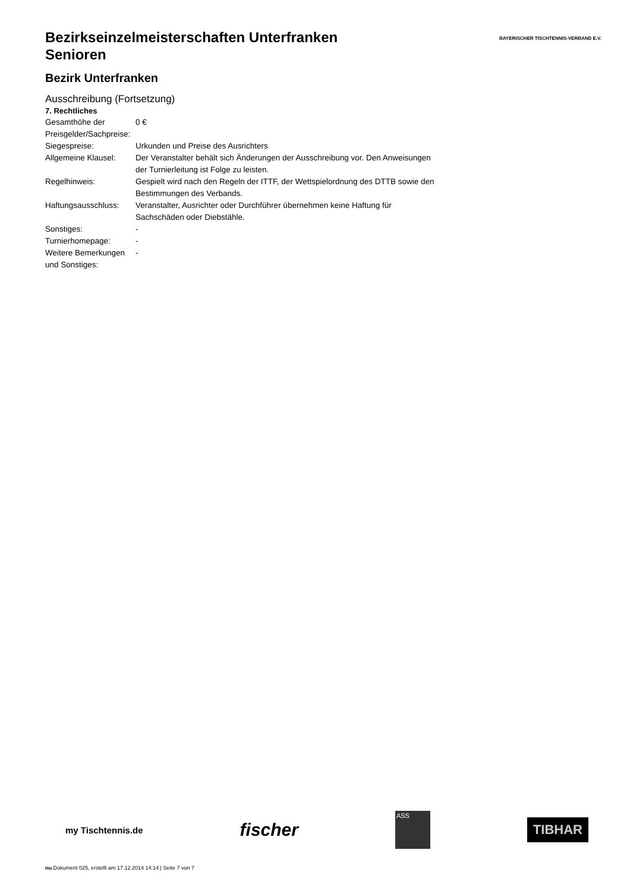BAYERISCHER TISCHTENNIS-VERBAND E.V.
Bezirkseinzelmeisterschaften Unterfranken
Senioren
Bezirk Unterfranken
Ausschreibung (Fortsetzung)
7. Rechtliches
| Gesamthöhe der Preisgelder/Sachpreise: | 0 € |
| Siegespreise: | Urkunden und Preise des Ausrichters |
| Allgemeine Klausel: | Der Veranstalter behält sich Änderungen der Ausschreibung vor. Den Anweisungen der Turnierleitung ist Folge zu leisten. |
| Regelhinweis: | Gespielt wird nach den Regeln der ITTF, der Wettspielordnung des DTTB sowie den Bestimmungen des Verbands. |
| Haftungsausschluss: | Veranstalter, Ausrichter oder Durchführer übernehmen keine Haftung für Sachschäden oder Diebstähle. |
| Sonstiges: | - |
| Turnierhomepage: | - |
| Weitere Bemerkungen und Sonstiges: | - |
my Tischtennis.de fischer ASS TIBHAR
nu.Dokument 025, erstellt am 17.12.2014 14:14 | Seite 7 von 7